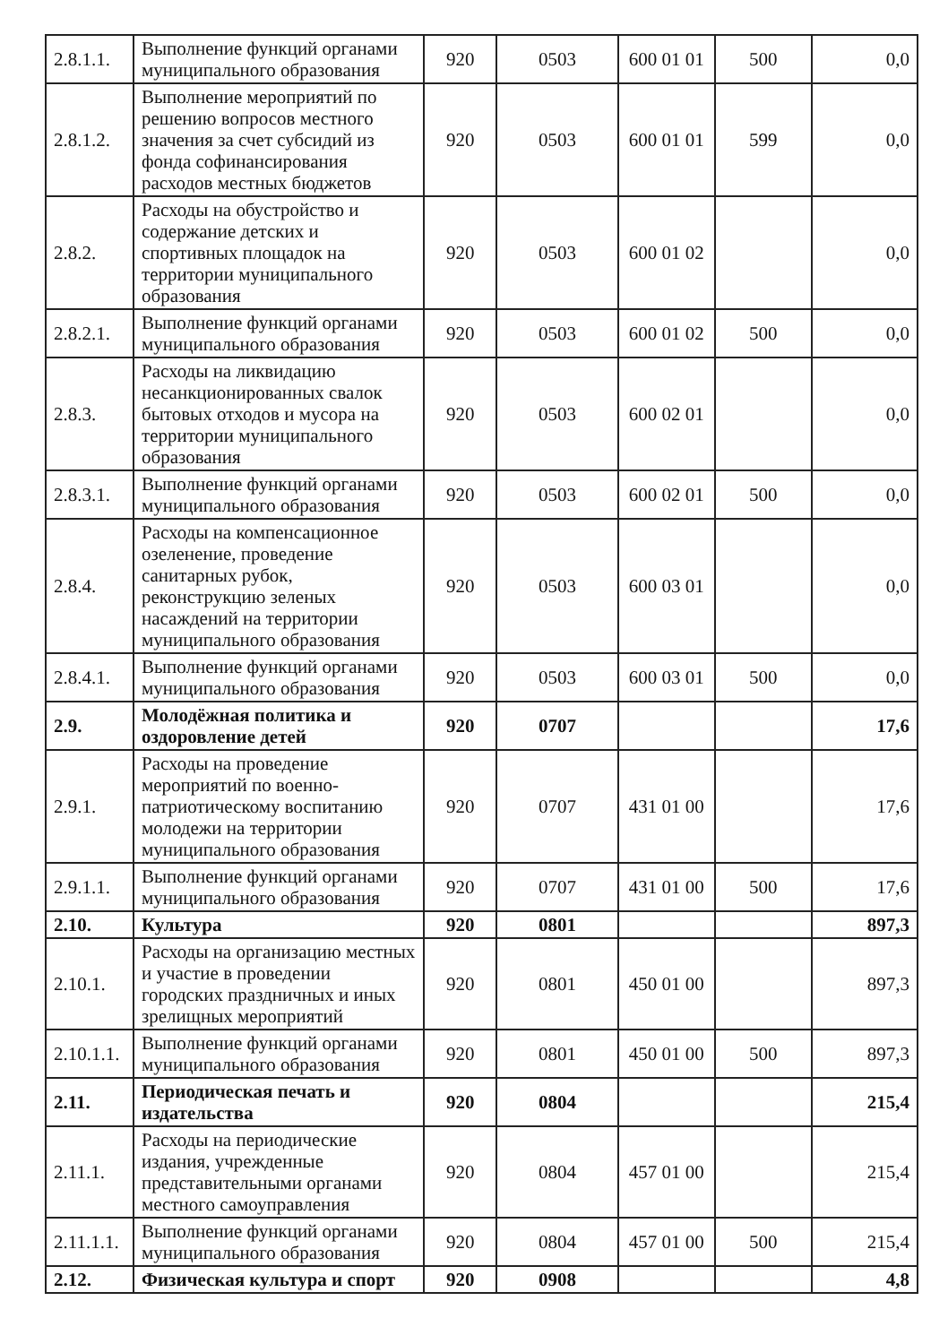| 2.8.1.1. | Выполнение функций органами муниципального образования | 920 | 0503 | 600 01 01 | 500 | 0,0 |
| 2.8.1.2. | Выполнение мероприятий по решению вопросов местного значения за счет субсидий из фонда софинансирования расходов местных бюджетов | 920 | 0503 | 600 01 01 | 599 | 0,0 |
| 2.8.2. | Расходы на обустройство и содержание детских и спортивных площадок на территории муниципального образования | 920 | 0503 | 600 01 02 | | 0,0 |
| 2.8.2.1. | Выполнение функций органами муниципального образования | 920 | 0503 | 600 01 02 | 500 | 0,0 |
| 2.8.3. | Расходы на ликвидацию несанкционированных свалок бытовых отходов и мусора на территории муниципального образования | 920 | 0503 | 600 02 01 | | 0,0 |
| 2.8.3.1. | Выполнение функций органами муниципального образования | 920 | 0503 | 600 02 01 | 500 | 0,0 |
| 2.8.4. | Расходы на компенсационное озеленение, проведение санитарных рубок, реконструкцию зеленых насаждений на территории муниципального образования | 920 | 0503 | 600 03 01 | | 0,0 |
| 2.8.4.1. | Выполнение функций органами муниципального образования | 920 | 0503 | 600 03 01 | 500 | 0,0 |
| 2.9. | Молодёжная политика и оздоровление детей | 920 | 0707 | | | 17,6 |
| 2.9.1. | Расходы на проведение мероприятий по военно-патриотическому воспитанию молодежи на территории муниципального образования | 920 | 0707 | 431 01 00 | | 17,6 |
| 2.9.1.1. | Выполнение функций органами муниципального образования | 920 | 0707 | 431 01 00 | 500 | 17,6 |
| 2.10. | Культура | 920 | 0801 | | | 897,3 |
| 2.10.1. | Расходы на организацию местных и участие в проведении городских праздничных и иных зрелищных мероприятий | 920 | 0801 | 450 01 00 | | 897,3 |
| 2.10.1.1. | Выполнение функций органами муниципального образования | 920 | 0801 | 450 01 00 | 500 | 897,3 |
| 2.11. | Периодическая печать и издательства | 920 | 0804 | | | 215,4 |
| 2.11.1. | Расходы на периодические издания, учрежденные представительными органами местного самоуправления | 920 | 0804 | 457 01 00 | | 215,4 |
| 2.11.1.1. | Выполнение функций органами муниципального образования | 920 | 0804 | 457 01 00 | 500 | 215,4 |
| 2.12. | Физическая культура и спорт | 920 | 0908 | | | 4,8 |